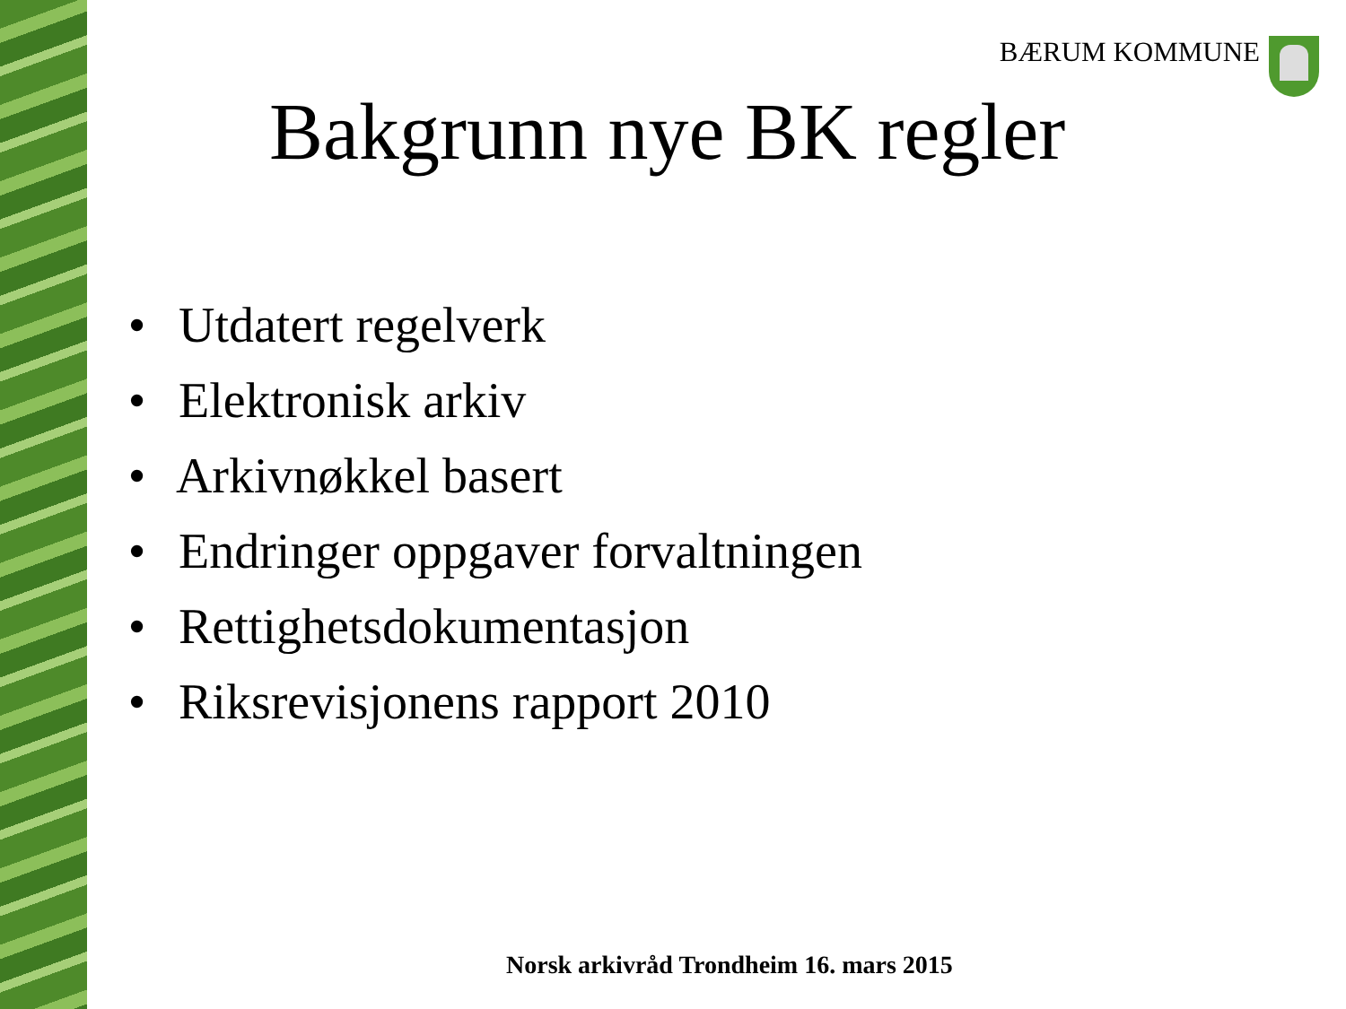BÆRUM KOMMUNE
Bakgrunn nye BK regler
• Utdatert regelverk
• Elektronisk arkiv
• Arkivnøkkel basert
• Endringer oppgaver forvaltningen
• Rettighetsdokumentasjon
• Riksrevisjonens rapport 2010
Norsk arkivråd Trondheim 16. mars 2015